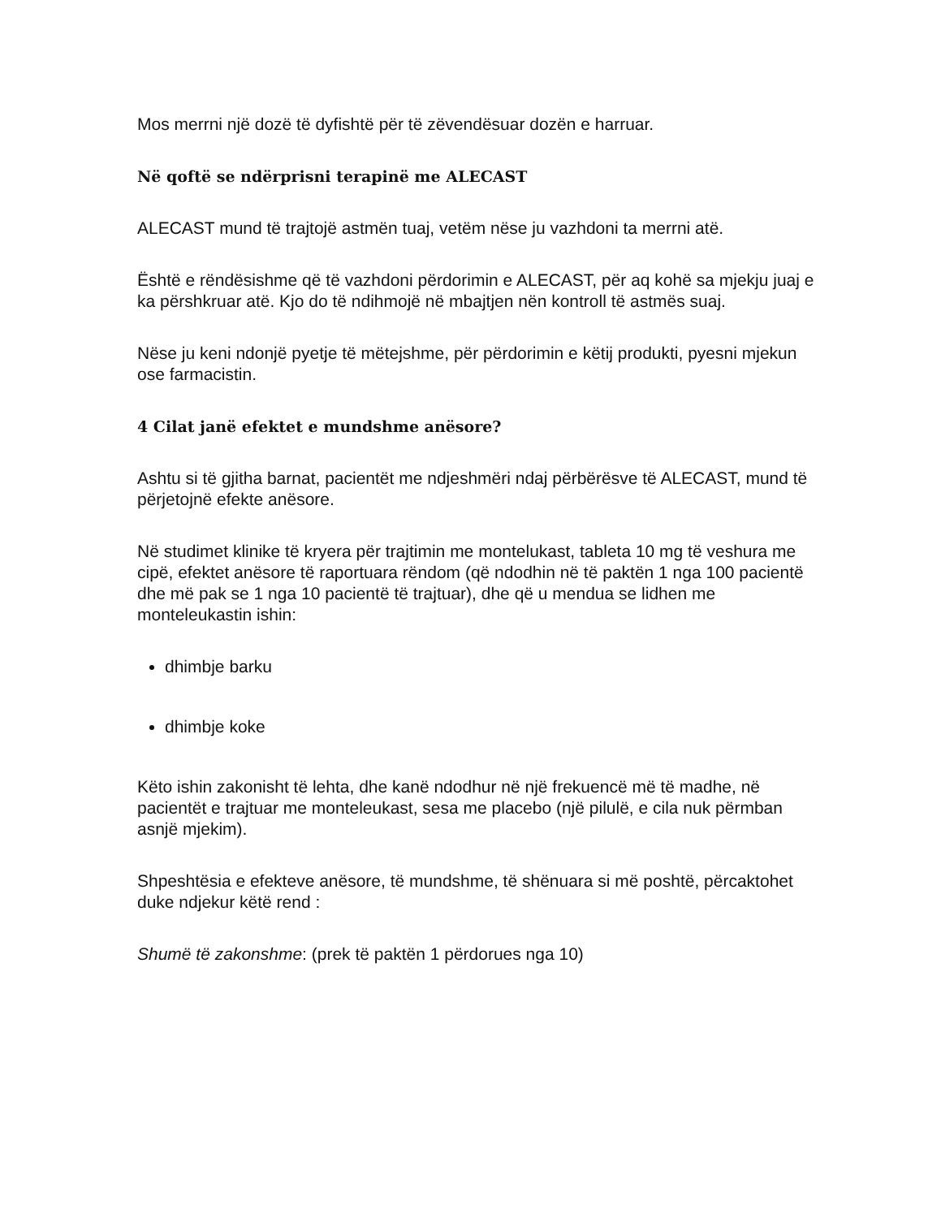Mos merrni një dozë të dyfishtë për të zëvendësuar dozën e harruar.
Në qoftë se ndërprisni terapinë me ALECAST
ALECAST mund të trajtojë astmën tuaj, vetëm nëse ju vazhdoni ta merrni atë.
Është e rëndësishme që të vazhdoni përdorimin e ALECAST, për aq kohë sa mjekju juaj e ka përshkruar atë. Kjo do të ndihmojë në mbajtjen nën kontroll të astmës suaj.
Nëse ju keni ndonjë pyetje të mëtejshme, për përdorimin e këtij produkti, pyesni mjekun ose farmacistin.
4 Cilat janë efektet e mundshme anësore?
Ashtu si të gjitha barnat, pacientët me ndjeshmëri ndaj përbërësve të ALECAST, mund të përjetojnë efekte anësore.
Në studimet klinike të kryera për trajtimin me montelukast, tableta 10 mg të veshura me cipë, efektet anësore të raportuara rëndom (që ndodhin në të paktën 1 nga 100 pacientë dhe më pak se 1 nga 10 pacientë të trajtuar), dhe që u mendua se lidhen me monteleukastin ishin:
dhimbje barku
dhimbje koke
Këto ishin zakonisht të lehta, dhe kanë ndodhur në një frekuencë më të madhe, në pacientët e trajtuar me monteleukast, sesa me placebo (një pilulë, e cila nuk përmban asnjë mjekim).
Shpeshtësia e efekteve anësore, të mundshme, të shënuara si më poshtë, përcaktohet duke ndjekur këtë rend :
Shumë të zakonshme: (prek të paktën 1 përdorues nga 10)